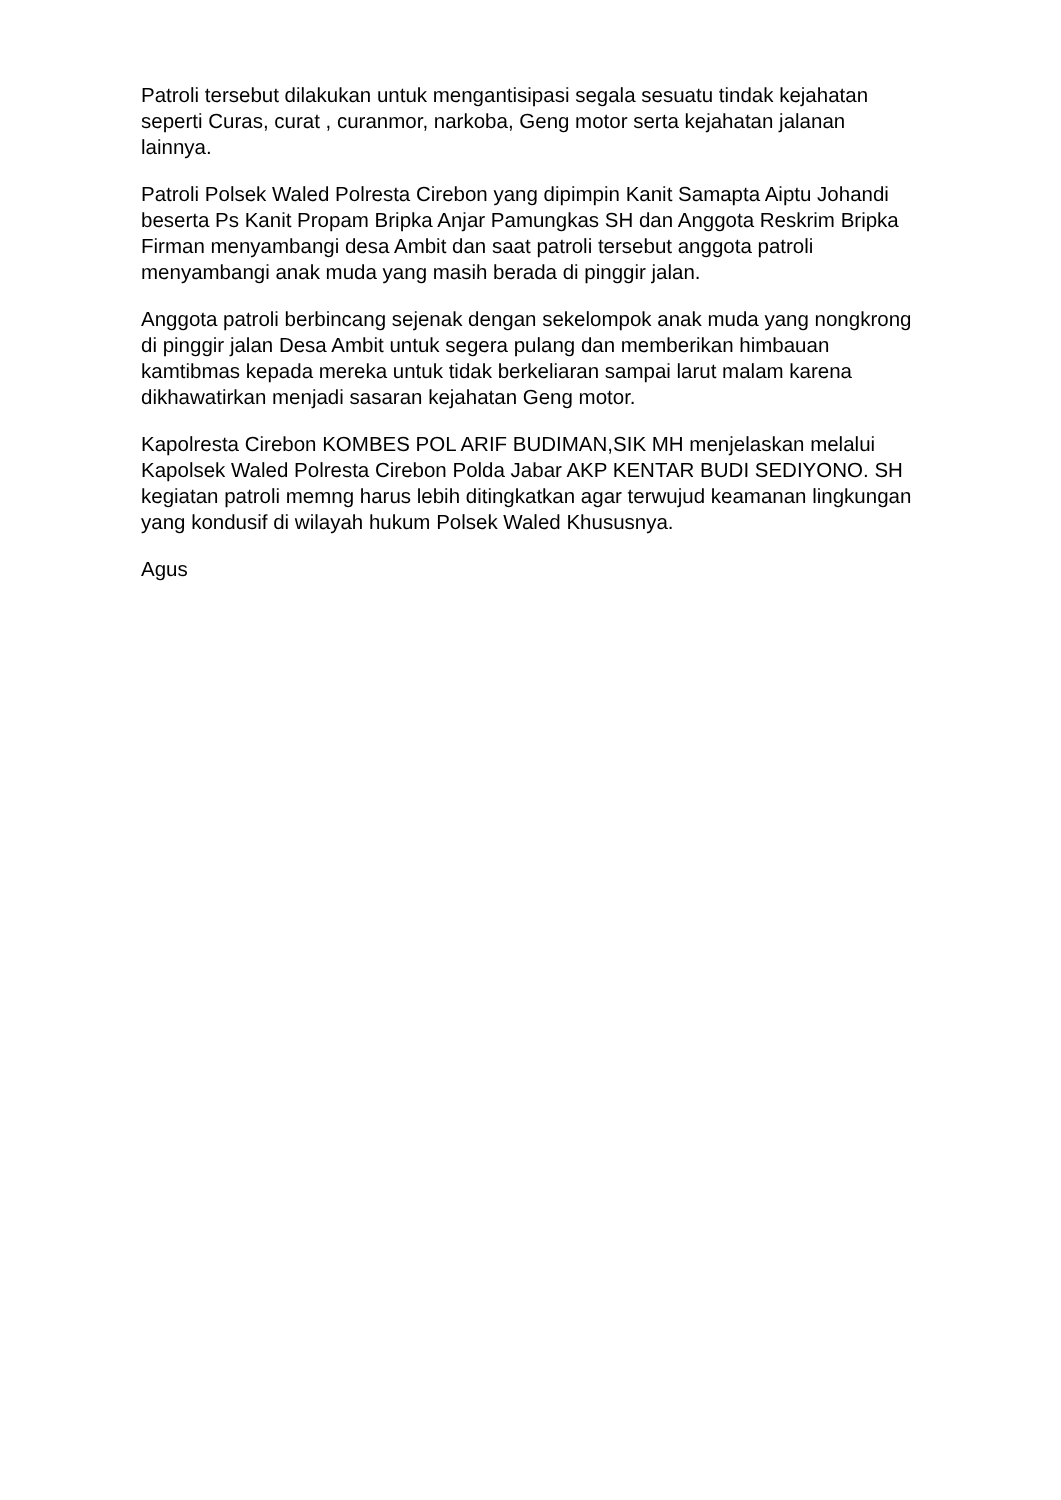Patroli tersebut dilakukan untuk mengantisipasi segala sesuatu tindak kejahatan seperti Curas, curat , curanmor, narkoba, Geng motor serta kejahatan jalanan lainnya.
Patroli Polsek Waled Polresta Cirebon yang dipimpin Kanit Samapta Aiptu Johandi beserta Ps Kanit Propam Bripka Anjar Pamungkas SH dan Anggota Reskrim Bripka Firman menyambangi desa Ambit dan saat patroli tersebut anggota patroli menyambangi anak muda yang masih berada di pinggir jalan.
Anggota patroli berbincang sejenak dengan sekelompok anak muda yang nongkrong di pinggir jalan Desa Ambit untuk segera pulang dan memberikan himbauan kamtibmas kepada mereka untuk tidak berkeliaran sampai larut malam karena dikhawatirkan menjadi sasaran kejahatan Geng motor.
Kapolresta Cirebon KOMBES POL ARIF BUDIMAN,SIK MH menjelaskan melalui Kapolsek Waled Polresta Cirebon Polda Jabar AKP KENTAR BUDI SEDIYONO. SH kegiatan patroli memng harus lebih ditingkatkan agar terwujud keamanan lingkungan yang kondusif di wilayah hukum Polsek Waled Khususnya.
Agus